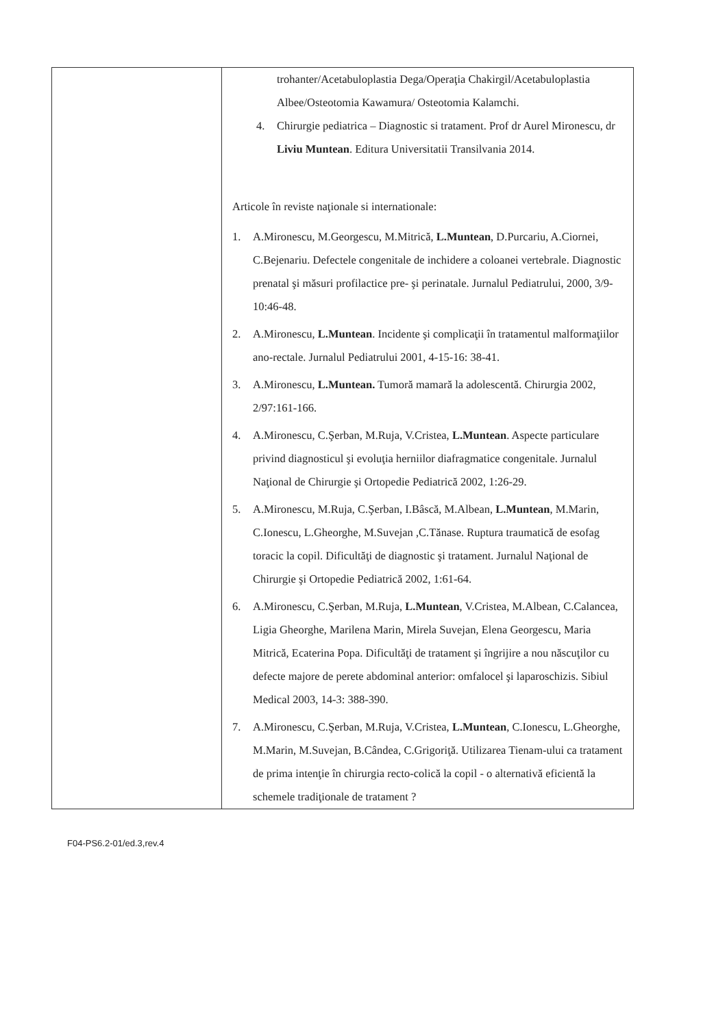| | trohanter/Acetabuloplastia Dega/Operaţia Chakirgil/Acetabuloplastia Albee/Osteotomia Kawamura/ Osteotomia Kalamchi. 4. Chirurgie pediatrica – Diagnostic si tratament. Prof dr Aurel Mironescu, dr Liviu Muntean . Editura Universitatii Transilvania 2014. Articole în reviste naţionale si internationale: 1. A.Mironescu, M.Georgescu, M.Mitrică, L.Muntean , D.Purcariu, A.Ciornei, C.Bejenariu. Defectele congenitale de inchidere a coloanei vertebrale. Diagnostic prenatal şi măsuri profilactice pre- şi perinatale. Jurnalul Pediatrului, 2000, 3/9-10:46-48. 2. A.Mironescu, L.Muntean . Incidente şi complicaţii în tratamentul malformaţiilor ano-rectale. Jurnalul Pediatrului 2001, 4-15-16: 38-41. 3. A.Mironescu, L.Muntean. Tumoră mamară la adolescentă. Chirurgia 2002, 2/97:161-166. 4. A.Mironescu, C.Şerban, M.Ruja, V.Cristea, L.Muntean . Aspecte particulare privind diagnosticul şi evoluţia herniilor diafragmatice congenitale. Jurnalul Naţional de Chirurgie şi Ortopedie Pediatrică 2002, 1:26-29. 5. A.Mironescu, M.Ruja, C.Şerban, I.Bâscă, M.Albean, L.Muntean , M.Marin, C.Ionescu, L.Gheorghe, M.Suvejan ,C.Tănase. Ruptura traumatică de esofag toracic la copil. Dificultăţi de diagnostic şi tratament. Jurnalul Naţional de Chirurgie şi Ortopedie Pediatrică 2002, 1:61-64. 6. A.Mironescu, C.Şerban, M.Ruja, L.Muntean , V.Cristea, M.Albean, C.Calancea, Ligia Gheorghe, Marilena Marin, Mirela Suvejan, Elena Georgescu, Maria Mitrică, Ecaterina Popa. Dificultăţi de tratament şi îngrijire a nou născuţilor cu defecte majore de perete abdominal anterior: omfalocel şi laparoschizis. Sibiul Medical 2003, 14-3: 388-390. 7. A.Mironescu, C.Şerban, M.Ruja, V.Cristea, L.Muntean , C.Ionescu, L.Gheorghe, M.Marin, M.Suvejan, B.Cândea, C.Grigoriţă. Utilizarea Tienam-ului ca tratament de prima intenţie în chirurgia recto-colică la copil - o alternativă eficientă la schemele tradiţionale de tratament ? |
F04-PS6.2-01/ed.3,rev.4